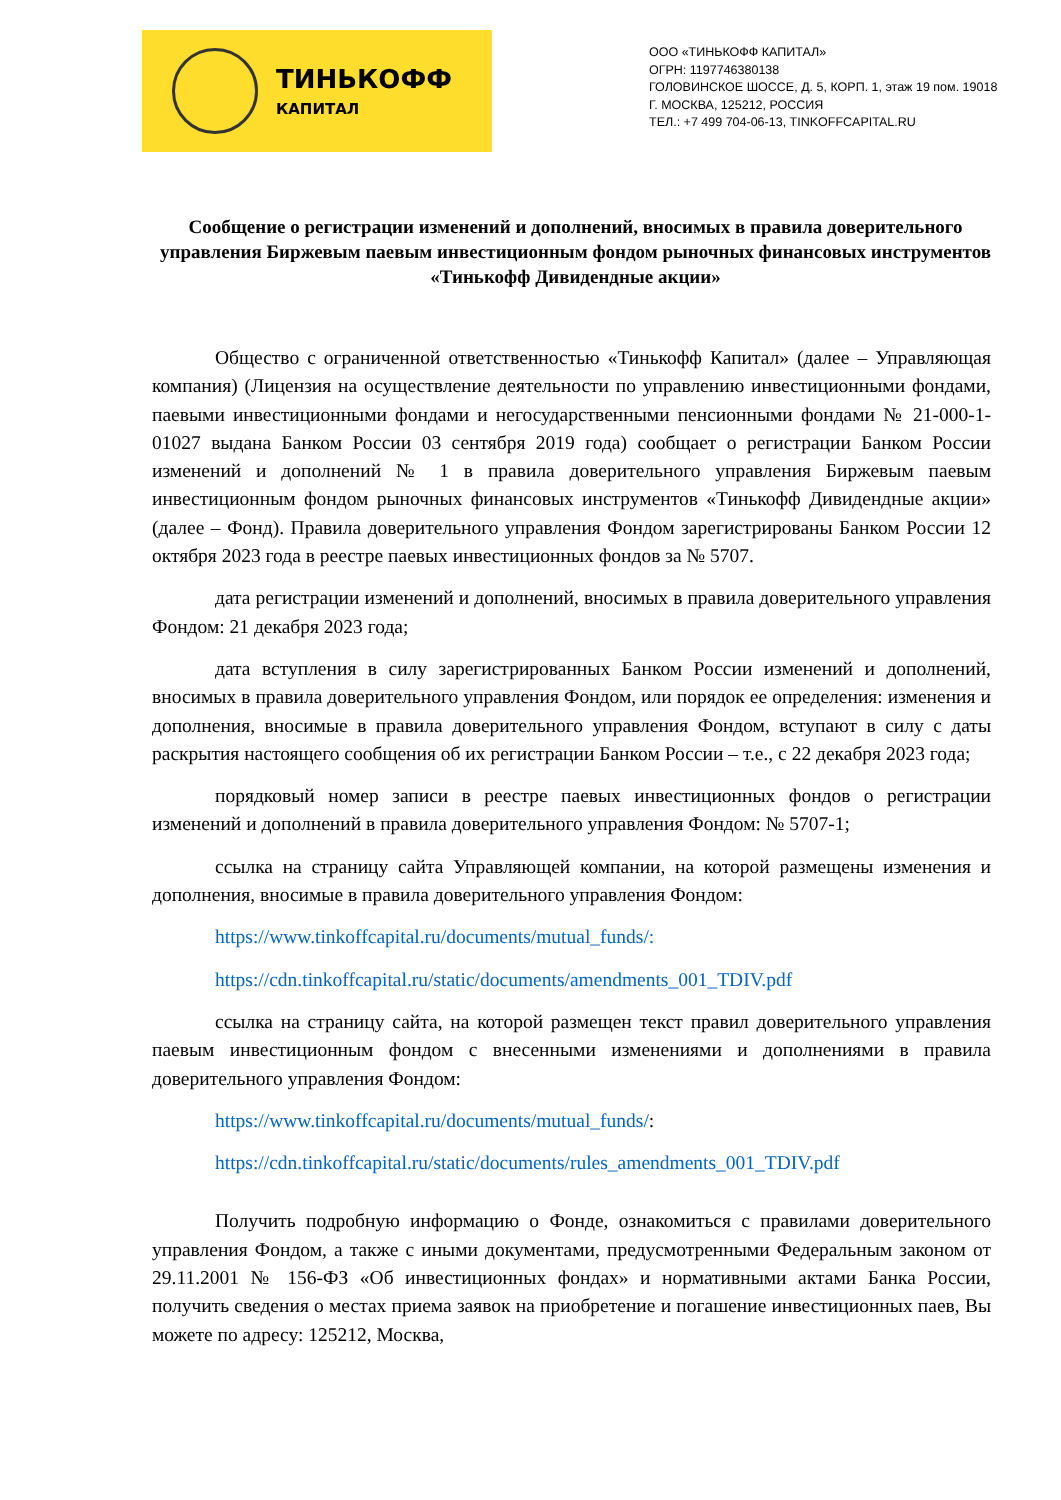ТИНЬКОФФ
КАПИТАЛ
ООО «ТИНЬКОФФ КАПИТАЛ»
ОГРН: 1197746380138
ГОЛОВИНСКОЕ ШОССЕ, Д. 5, КОРП. 1, этаж 19 пом. 19018
Г. МОСКВА, 125212, РОССИЯ
ТЕЛ.: +7 499 704-06-13, TINKOFFCAPITAL.RU
Сообщение о регистрации изменений и дополнений, вносимых в правила доверительного управления Биржевым паевым инвестиционным фондом рыночных финансовых инструментов «Тинькофф Дивидендные акции»
Общество с ограниченной ответственностью «Тинькофф Капитал» (далее – Управляющая компания) (Лицензия на осуществление деятельности по управлению инвестиционными фондами, паевыми инвестиционными фондами и негосударственными пенсионными фондами № 21-000-1-01027 выдана Банком России 03 сентября 2019 года) сообщает о регистрации Банком России изменений и дополнений № 1 в правила доверительного управления Биржевым паевым инвестиционным фондом рыночных финансовых инструментов «Тинькофф Дивидендные акции» (далее – Фонд). Правила доверительного управления Фондом зарегистрированы Банком России 12 октября 2023 года в реестре паевых инвестиционных фондов за № 5707.
дата регистрации изменений и дополнений, вносимых в правила доверительного управления Фондом: 21 декабря 2023 года;
дата вступления в силу зарегистрированных Банком России изменений и дополнений, вносимых в правила доверительного управления Фондом, или порядок ее определения: изменения и дополнения, вносимые в правила доверительного управления Фондом, вступают в силу с даты раскрытия настоящего сообщения об их регистрации Банком России – т.е., с 22 декабря 2023 года;
порядковый номер записи в реестре паевых инвестиционных фондов о регистрации изменений и дополнений в правила доверительного управления Фондом: № 5707-1;
ссылка на страницу сайта Управляющей компании, на которой размещены изменения и дополнения, вносимые в правила доверительного управления Фондом:
https://www.tinkoffcapital.ru/documents/mutual_funds/:
https://cdn.tinkoffcapital.ru/static/documents/amendments_001_TDIV.pdf
ссылка на страницу сайта, на которой размещен текст правил доверительного управления паевым инвестиционным фондом с внесенными изменениями и дополнениями в правила доверительного управления Фондом:
https://www.tinkoffcapital.ru/documents/mutual_funds/:
https://cdn.tinkoffcapital.ru/static/documents/rules_amendments_001_TDIV.pdf
Получить подробную информацию о Фонде, ознакомиться с правилами доверительного управления Фондом, а также с иными документами, предусмотренными Федеральным законом от 29.11.2001 № 156-ФЗ «Об инвестиционных фондах» и нормативными актами Банка России, получить сведения о местах приема заявок на приобретение и погашение инвестиционных паев, Вы можете по адресу: 125212, Москва,